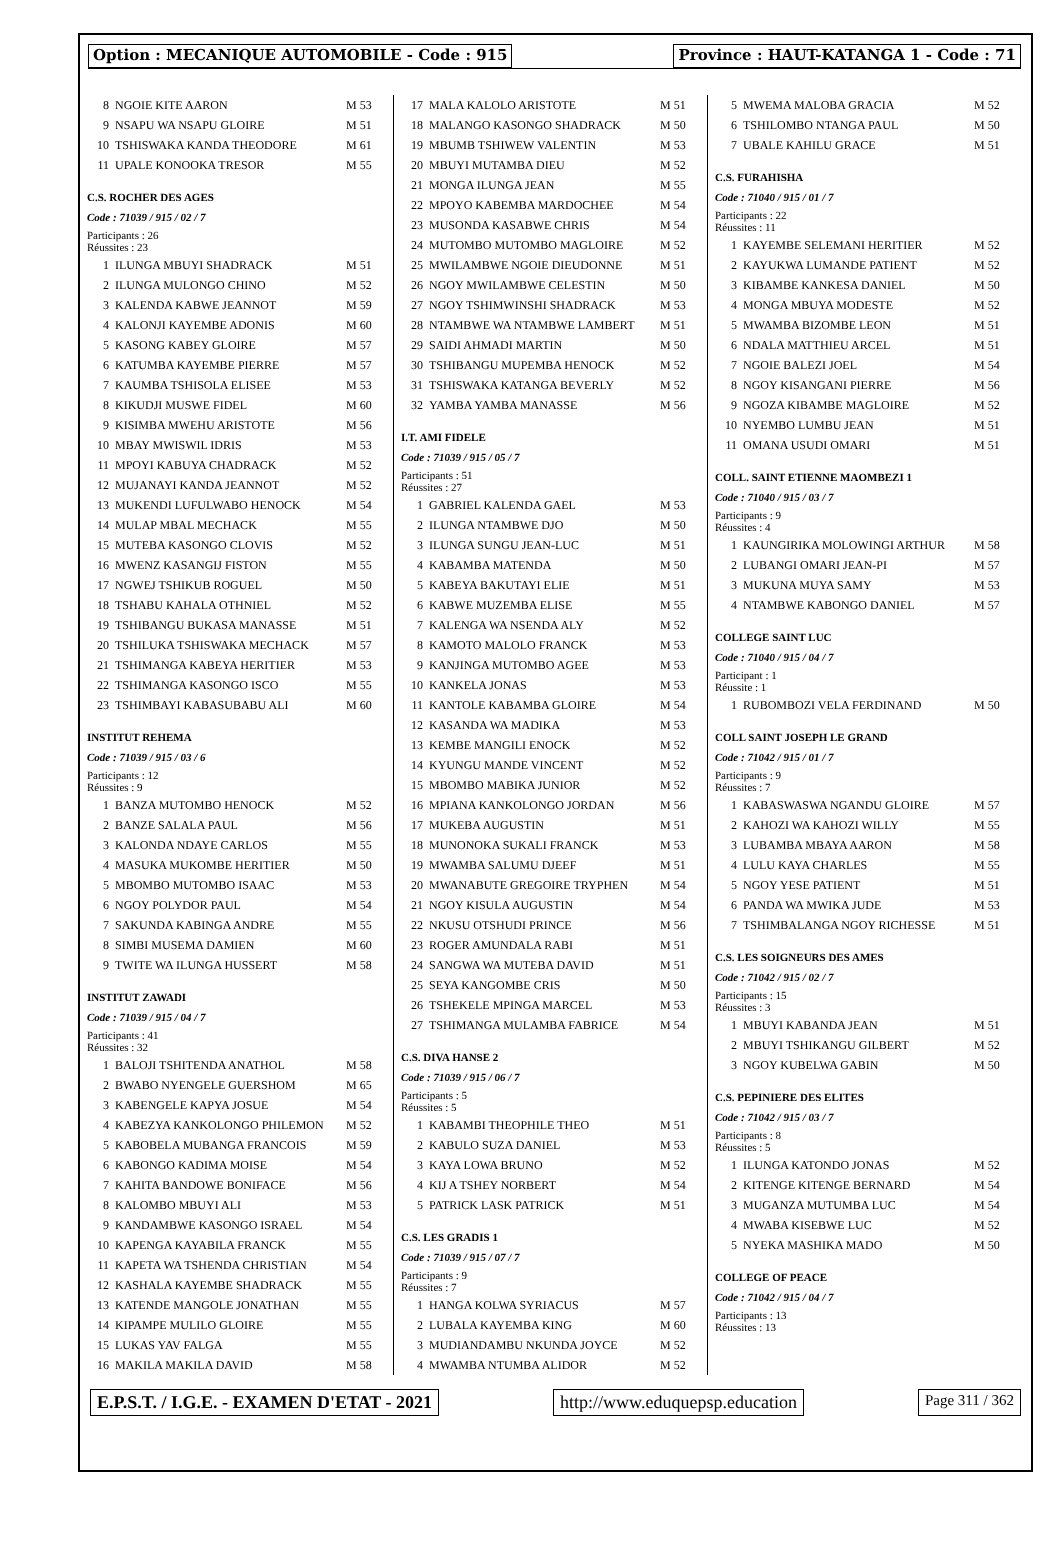Option : MECANIQUE AUTOMOBILE - Code : 915
Province : HAUT-KATANGA 1 - Code : 71
| 8 | NGOIE KITE AARON | M 53 |
| 9 | NSAPU WA NSAPU GLOIRE | M 51 |
| 10 | TSHISWAKA KANDA THEODORE | M 61 |
| 11 | UPALE KONOOKA TRESOR | M 55 |
| C.S. ROCHER DES AGES | | |
| Code : 71039 / 915 / 02 / 7 | | |
| Participants : 26 Réussites : 23 | | |
| 1 | ILUNGA MBUYI SHADRACK | M 51 |
| 2 | ILUNGA MULONGO CHINO | M 52 |
| 3 | KALENDA KABWE JEANNOT | M 59 |
| 4 | KALONJI KAYEMBE ADONIS | M 60 |
| 5 | KASONG KABEY GLOIRE | M 57 |
| 6 | KATUMBA KAYEMBE PIERRE | M 57 |
| 7 | KAUMBA TSHISOLA ELISEE | M 53 |
| 8 | KIKUDJI MUSWE FIDEL | M 60 |
| 9 | KISIMBA MWEHU ARISTOTE | M 56 |
| 10 | MBAY MWISWIL IDRIS | M 53 |
| 11 | MPOYI KABUYA CHADRACK | M 52 |
| 12 | MUJANAYI KANDA JEANNOT | M 52 |
| 13 | MUKENDI LUFULWABO HENOCK | M 54 |
| 14 | MULAP MBAL MECHACK | M 55 |
| 15 | MUTEBA KASONGO CLOVIS | M 52 |
| 16 | MWENZ KASANGIJ FISTON | M 55 |
| 17 | NGWEJ TSHIKUB ROGUEL | M 50 |
| 18 | TSHABU KAHALA OTHNIEL | M 52 |
| 19 | TSHIBANGU BUKASA MANASSE | M 51 |
| 20 | TSHILUKA TSHISWAKA MECHACK | M 57 |
| 21 | TSHIMANGA KABEYA HERITIER | M 53 |
| 22 | TSHIMANGA KASONGO ISCO | M 55 |
| 23 | TSHIMBAYI KABASUBABU ALI | M 60 |
| INSTITUT REHEMA | | |
| Code : 71039 / 915 / 03 / 6 | | |
| Participants : 12 Réussites : 9 | | |
| 1 | BANZA MUTOMBO HENOCK | M 52 |
| 2 | BANZE SALALA PAUL | M 56 |
| 3 | KALONDA NDAYE CARLOS | M 55 |
| 4 | MASUKA MUKOMBE HERITIER | M 50 |
| 5 | MBOMBO MUTOMBO ISAAC | M 53 |
| 6 | NGOY POLYDOR PAUL | M 54 |
| 7 | SAKUNDA KABINGA ANDRE | M 55 |
| 8 | SIMBI MUSEMA DAMIEN | M 60 |
| 9 | TWITE WA ILUNGA HUSSERT | M 58 |
| INSTITUT ZAWADI | | |
| Code : 71039 / 915 / 04 / 7 | | |
| Participants : 41 Réussites : 32 | | |
| 1 | BALOJI TSHITENDA ANATHOL | M 58 |
| 2 | BWABO NYENGELE GUERSHOM | M 65 |
| 3 | KABENGELE KAPYA JOSUE | M 54 |
| 4 | KABEZYA KANKOLONGO PHILEMON | M 52 |
| 5 | KABOBELA MUBANGA FRANCOIS | M 59 |
| 6 | KABONGO KADIMA MOISE | M 54 |
| 7 | KAHITA BANDOWE BONIFACE | M 56 |
| 8 | KALOMBO MBUYI ALI | M 53 |
| 9 | KANDAMBWE KASONGO ISRAEL | M 54 |
| 10 | KAPENGA KAYABILA FRANCK | M 55 |
| 11 | KAPETA WA TSHENDA CHRISTIAN | M 54 |
| 12 | KASHALA KAYEMBE SHADRACK | M 55 |
| 13 | KATENDE MANGOLE JONATHAN | M 55 |
| 14 | KIPAMPE MULILO GLOIRE | M 55 |
| 15 | LUKAS YAV FALGA | M 55 |
| 16 | MAKILA MAKILA DAVID | M 58 |
| 17 | MALA KALOLO ARISTOTE | M 51 |
| 18 | MALANGO KASONGO SHADRACK | M 50 |
| 19 | MBUMB TSHIWEW VALENTIN | M 53 |
| 20 | MBUYI MUTAMBA DIEU | M 52 |
| 21 | MONGA ILUNGA JEAN | M 55 |
| 22 | MPOYO KABEMBA MARDOCHEE | M 54 |
| 23 | MUSONDA KASABWE CHRIS | M 54 |
| 24 | MUTOMBO MUTOMBO MAGLOIRE | M 52 |
| 25 | MWILAMBWE NGOIE DIEUDONNE | M 51 |
| 26 | NGOY MWILAMBWE CELESTIN | M 50 |
| 27 | NGOY TSHIMWINSHI SHADRACK | M 53 |
| 28 | NTAMBWE WA NTAMBWE LAMBERT | M 51 |
| 29 | SAIDI AHMADI MARTIN | M 50 |
| 30 | TSHIBANGU MUPEMBA HENOCK | M 52 |
| 31 | TSHISWAKA KATANGA BEVERLY | M 52 |
| 32 | YAMBA YAMBA MANASSE | M 56 |
| I.T. AMI FIDELE | | |
| Code : 71039 / 915 / 05 / 7 | | |
| Participants : 51 Réussites : 27 | | |
| 1 | GABRIEL KALENDA GAEL | M 53 |
| 2 | ILUNGA NTAMBWE DJO | M 50 |
| 3 | ILUNGA SUNGU JEAN-LUC | M 51 |
| 4 | KABAMBA MATENDA | M 50 |
| 5 | KABEYA BAKUTAYI ELIE | M 51 |
| 6 | KABWE MUZEMBA ELISE | M 55 |
| 7 | KALENGA WA NSENDA ALY | M 52 |
| 8 | KAMOTO MALOLO FRANCK | M 53 |
| 9 | KANJINGA MUTOMBO AGEE | M 53 |
| 10 | KANKELA JONAS | M 53 |
| 11 | KANTOLE KABAMBA GLOIRE | M 54 |
| 12 | KASANDA WA MADIKA | M 53 |
| 13 | KEMBE MANGILI ENOCK | M 52 |
| 14 | KYUNGU MANDE VINCENT | M 52 |
| 15 | MBOMBO MABIKA JUNIOR | M 52 |
| 16 | MPIANA KANKOLONGO JORDAN | M 56 |
| 17 | MUKEBA AUGUSTIN | M 51 |
| 18 | MUNONOKA SUKALI FRANCK | M 53 |
| 19 | MWAMBA SALUMU DJEEF | M 51 |
| 20 | MWANABUTE GREGOIRE TRYPHEN | M 54 |
| 21 | NGOY KISULA AUGUSTIN | M 54 |
| 22 | NKUSU OTSHUDI PRINCE | M 56 |
| 23 | ROGER AMUNDALA RABI | M 51 |
| 24 | SANGWA WA MUTEBA DAVID | M 51 |
| 25 | SEYA KANGOMBE CRIS | M 50 |
| 26 | TSHEKELE MPINGA MARCEL | M 53 |
| 27 | TSHIMANGA MULAMBA FABRICE | M 54 |
| C.S. DIVA HANSE 2 | | |
| Code : 71039 / 915 / 06 / 7 | | |
| Participants : 5 Réussites : 5 | | |
| 1 | KABAMBI THEOPHILE THEO | M 51 |
| 2 | KABULO SUZA DANIEL | M 53 |
| 3 | KAYA LOWA BRUNO | M 52 |
| 4 | KIJ A TSHEY NORBERT | M 54 |
| 5 | PATRICK LASK PATRICK | M 51 |
| C.S. LES GRADIS 1 | | |
| Code : 71039 / 915 / 07 / 7 | | |
| Participants : 9 Réussites : 7 | | |
| 1 | HANGA KOLWA SYRIACUS | M 57 |
| 2 | LUBALA KAYEMBA KING | M 60 |
| 3 | MUDIANDAMBU NKUNDA JOYCE | M 52 |
| 4 | MWAMBA NTUMBA ALIDOR | M 52 |
| 5 | MWEMA MALOBA GRACIA | M 52 |
| 6 | TSHILOMBO NTANGA PAUL | M 50 |
| 7 | UBALE KAHILU GRACE | M 51 |
| C.S. FURAHISHA | | |
| Code : 71040 / 915 / 01 / 7 | | |
| Participants : 22 Réussites : 11 | | |
| 1 | KAYEMBE SELEMANI HERITIER | M 52 |
| 2 | KAYUKWA LUMANDE PATIENT | M 52 |
| 3 | KIBAMBE KANKESA DANIEL | M 50 |
| 4 | MONGA MBUYA MODESTE | M 52 |
| 5 | MWAMBA BIZOMBE LEON | M 51 |
| 6 | NDALA MATTHIEU ARCEL | M 51 |
| 7 | NGOIE BALEZI JOEL | M 54 |
| 8 | NGOY KISANGANI PIERRE | M 56 |
| 9 | NGOZA KIBAMBE MAGLOIRE | M 52 |
| 10 | NYEMBO LUMBU JEAN | M 51 |
| 11 | OMANA USUDI OMARI | M 51 |
| COLL. SAINT ETIENNE MAOMBEZI 1 | | |
| Code : 71040 / 915 / 03 / 7 | | |
| Participants : 9 Réussites : 4 | | |
| 1 | KAUNGIRIKA MOLOWINGI ARTHUR | M 58 |
| 2 | LUBANGI OMARI JEAN-PI | M 57 |
| 3 | MUKUNA MUYA SAMY | M 53 |
| 4 | NTAMBWE KABONGO DANIEL | M 57 |
| COLLEGE SAINT LUC | | |
| Code : 71040 / 915 / 04 / 7 | | |
| Participant : 1 Réussite : 1 | | |
| 1 | RUBOMBOZI VELA FERDINAND | M 50 |
| COLL SAINT JOSEPH LE GRAND | | |
| Code : 71042 / 915 / 01 / 7 | | |
| Participants : 9 Réussites : 7 | | |
| 1 | KABASWASWA NGANDU GLOIRE | M 57 |
| 2 | KAHOZI WA KAHOZI WILLY | M 55 |
| 3 | LUBAMBA MBAYA AARON | M 58 |
| 4 | LULU KAYA CHARLES | M 55 |
| 5 | NGOY YESE PATIENT | M 51 |
| 6 | PANDA WA MWIKA JUDE | M 53 |
| 7 | TSHIMBALANGA NGOY RICHESSE | M 51 |
| C.S. LES SOIGNEURS DES AMES | | |
| Code : 71042 / 915 / 02 / 7 | | |
| Participants : 15 Réussites : 3 | | |
| 1 | MBUYI KABANDA JEAN | M 51 |
| 2 | MBUYI TSHIKANGU GILBERT | M 52 |
| 3 | NGOY KUBELWA GABIN | M 50 |
| C.S. PEPINIERE DES ELITES | | |
| Code : 71042 / 915 / 03 / 7 | | |
| Participants : 8 Réussites : 5 | | |
| 1 | ILUNGA KATONDO JONAS | M 52 |
| 2 | KITENGE KITENGE BERNARD | M 54 |
| 3 | MUGANZA MUTUMBA LUC | M 54 |
| 4 | MWABA KISEBWE LUC | M 52 |
| 5 | NYEKA MASHIKA MADO | M 50 |
| COLLEGE OF PEACE | | |
| Code : 71042 / 915 / 04 / 7 | | |
| Participants : 13 Réussites : 13 | | |
E.P.S.T. / I.G.E. - EXAMEN D'ETAT - 2021
http://www.eduquepsp.education
Page 311 / 362